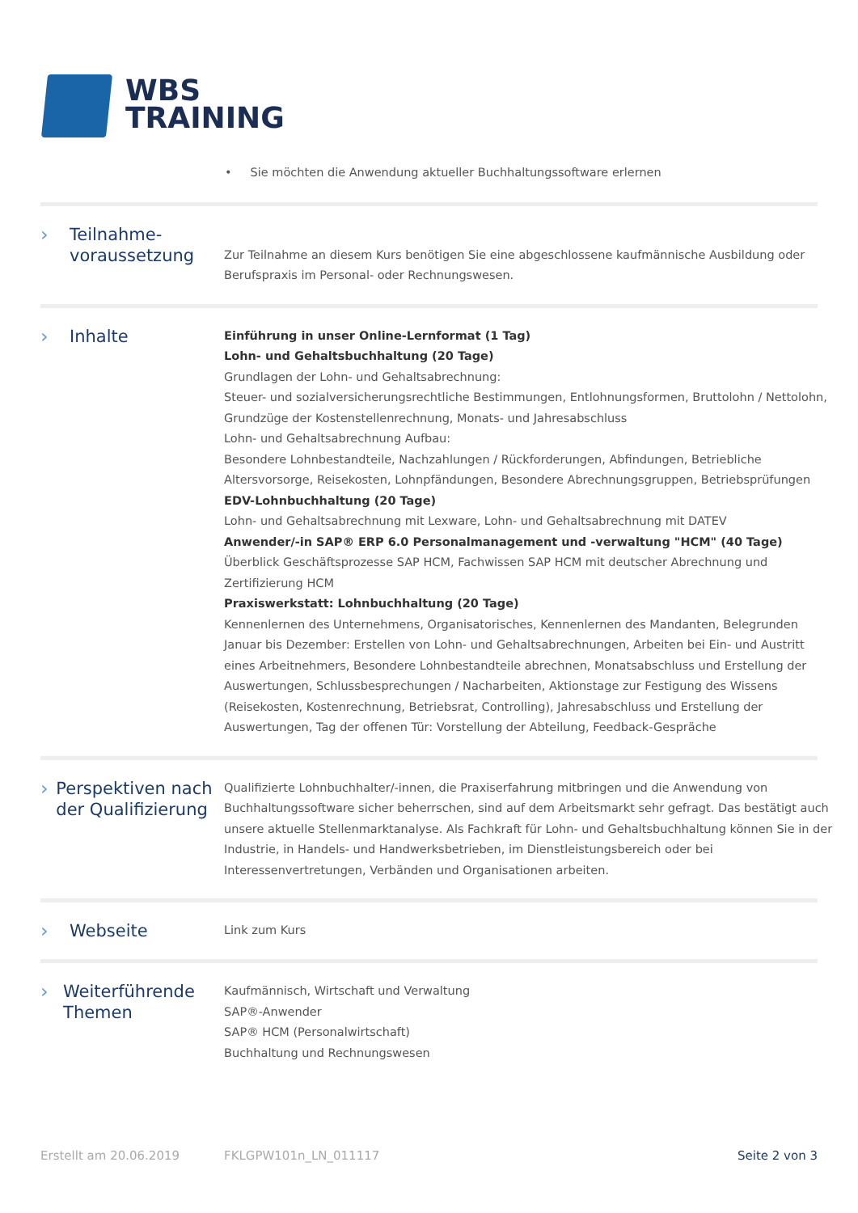WBS
TRAINING
• Sie möchten die Anwendung aktueller Buchhaltungssoftware erlernen
› Teilnahme-
voraussetzung
Zur Teilnahme an diesem Kurs benötigen Sie eine abgeschlossene kaufmännische Ausbildung oder Berufspraxis im Personal- oder Rechnungswesen.
› Inhalte
Einführung in unser Online-Lernformat (1 Tag)
Lohn- und Gehaltsbuchhaltung (20 Tage)
Grundlagen der Lohn- und Gehaltsabrechnung:
Steuer- und sozialversicherungsrechtliche Bestimmungen, Entlohnungsformen, Bruttolohn / Nettolohn, Grundzüge der Kostenstellenrechnung, Monats- und Jahresabschluss
Lohn- und Gehaltsabrechnung Aufbau:
Besondere Lohnbestandteile, Nachzahlungen / Rückforderungen, Abfindungen, Betriebliche Altersvorsorge, Reisekosten, Lohnpfändungen, Besondere Abrechnungsgruppen, Betriebsprüfungen
EDV-Lohnbuchhaltung (20 Tage)
Lohn- und Gehaltsabrechnung mit Lexware, Lohn- und Gehaltsabrechnung mit DATEV
Anwender/-in SAP® ERP 6.0 Personalmanagement und -verwaltung "HCM" (40 Tage)
Überblick Geschäftsprozesse SAP HCM, Fachwissen SAP HCM mit deutscher Abrechnung und Zertifizierung HCM
Praxiswerkstatt: Lohnbuchhaltung (20 Tage)
Kennenlernen des Unternehmens, Organisatorisches, Kennenlernen des Mandanten, Belegrunden Januar bis Dezember: Erstellen von Lohn- und Gehaltsabrechnungen, Arbeiten bei Ein- und Austritt eines Arbeitnehmers, Besondere Lohnbestandteile abrechnen, Monatsabschluss und Erstellung der Auswertungen, Schlussbesprechungen / Nacharbeiten, Aktionstage zur Festigung des Wissens (Reisekosten, Kostenrechnung, Betriebsrat, Controlling), Jahresabschluss und Erstellung der Auswertungen, Tag der offenen Tür: Vorstellung der Abteilung, Feedback-Gespräche
› Perspektiven nach der Qualifizierung
Qualifizierte Lohnbuchhalter/-innen, die Praxiserfahrung mitbringen und die Anwendung von Buchhaltungssoftware sicher beherrschen, sind auf dem Arbeitsmarkt sehr gefragt. Das bestätigt auch unsere aktuelle Stellenmarktanalyse. Als Fachkraft für Lohn- und Gehaltsbuchhaltung können Sie in der Industrie, in Handels- und Handwerksbetrieben, im Dienstleistungsbereich oder bei Interessenvertretungen, Verbänden und Organisationen arbeiten.
› Webseite
Link zum Kurs
› Weiterführende Themen
Kaufmännisch, Wirtschaft und Verwaltung
SAP®-Anwender
SAP® HCM (Personalwirtschaft)
Buchhaltung und Rechnungswesen
Erstellt am 20.06.2019 FKLGPW101n_LN_011117 Seite 2 von 3